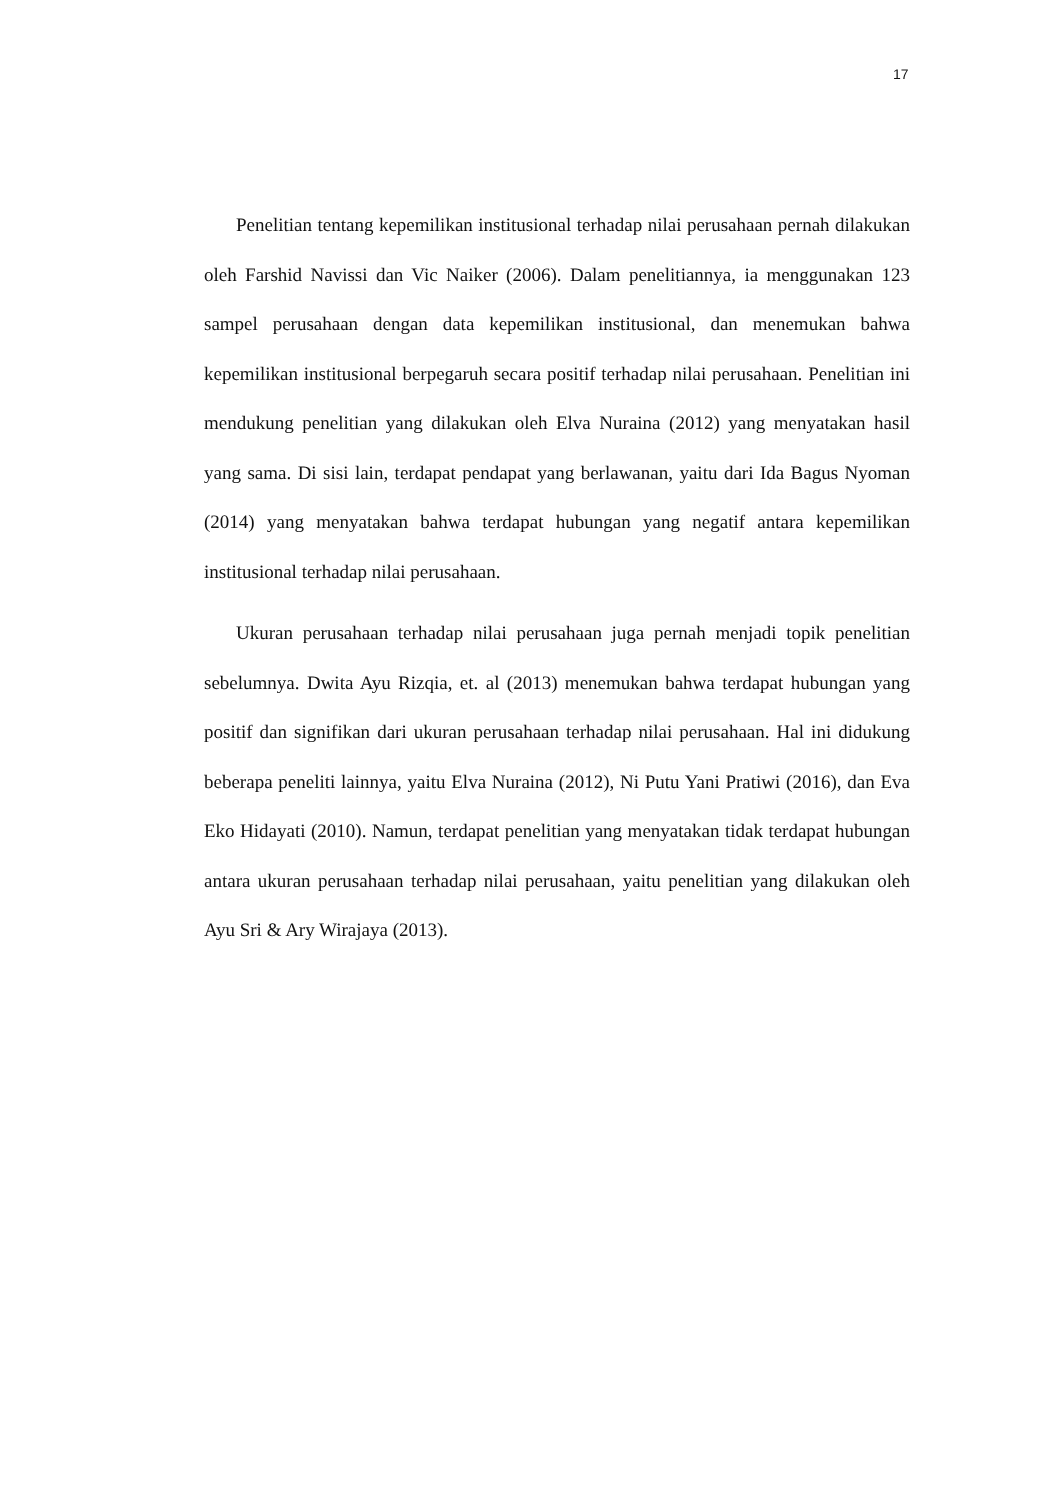17
Penelitian tentang kepemilikan institusional terhadap nilai perusahaan pernah dilakukan oleh Farshid Navissi dan Vic Naiker (2006). Dalam penelitiannya, ia menggunakan 123 sampel perusahaan dengan data kepemilikan institusional, dan menemukan bahwa kepemilikan institusional berpegaruh secara positif terhadap nilai perusahaan. Penelitian ini mendukung penelitian yang dilakukan oleh Elva Nuraina (2012) yang menyatakan hasil yang sama. Di sisi lain, terdapat pendapat yang berlawanan, yaitu dari Ida Bagus Nyoman (2014) yang menyatakan bahwa terdapat hubungan yang negatif antara kepemilikan institusional terhadap nilai perusahaan.
Ukuran perusahaan terhadap nilai perusahaan juga pernah menjadi topik penelitian sebelumnya. Dwita Ayu Rizqia, et. al (2013) menemukan bahwa terdapat hubungan yang positif dan signifikan dari ukuran perusahaan terhadap nilai perusahaan. Hal ini didukung beberapa peneliti lainnya, yaitu Elva Nuraina (2012), Ni Putu Yani Pratiwi (2016), dan Eva Eko Hidayati (2010). Namun, terdapat penelitian yang menyatakan tidak terdapat hubungan antara ukuran perusahaan terhadap nilai perusahaan, yaitu penelitian yang dilakukan oleh Ayu Sri & Ary Wirajaya (2013).